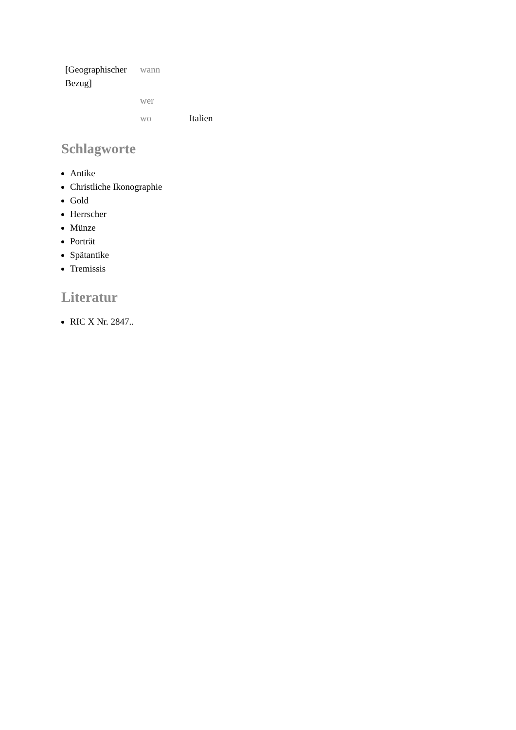| [Geographischer Bezug] | wann | |
| | wer | |
| | wo | Italien |
Schlagworte
Antike
Christliche Ikonographie
Gold
Herrscher
Münze
Porträt
Spätantike
Tremissis
Literatur
RIC X Nr. 2847..